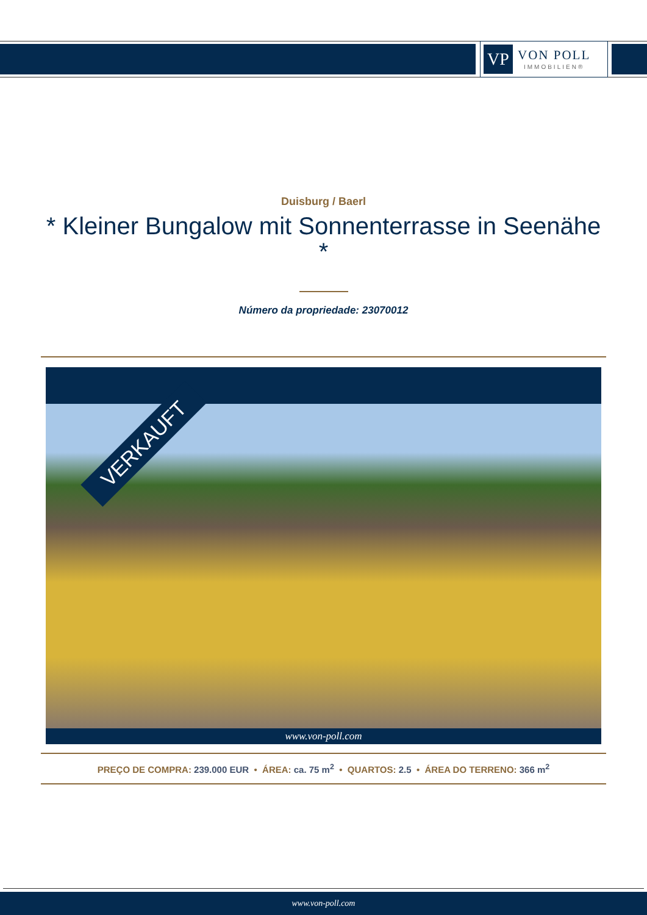VP
VON POLL
IMMOBILIEN®
Duisburg / Baerl
* Kleiner Bungalow mit Sonnenterrasse in Seenähe *
Número da propriedade: 23070012
VERKAUFT
www.von-poll.com
PREÇO DE COMPRA: 239.000 EUR • ÁREA: ca. 75 m<sup>2</sup> • QUARTOS: 2.5 • ÁREA DO TERRENO: 366 m<sup>2</sup>
www.von-poll.com